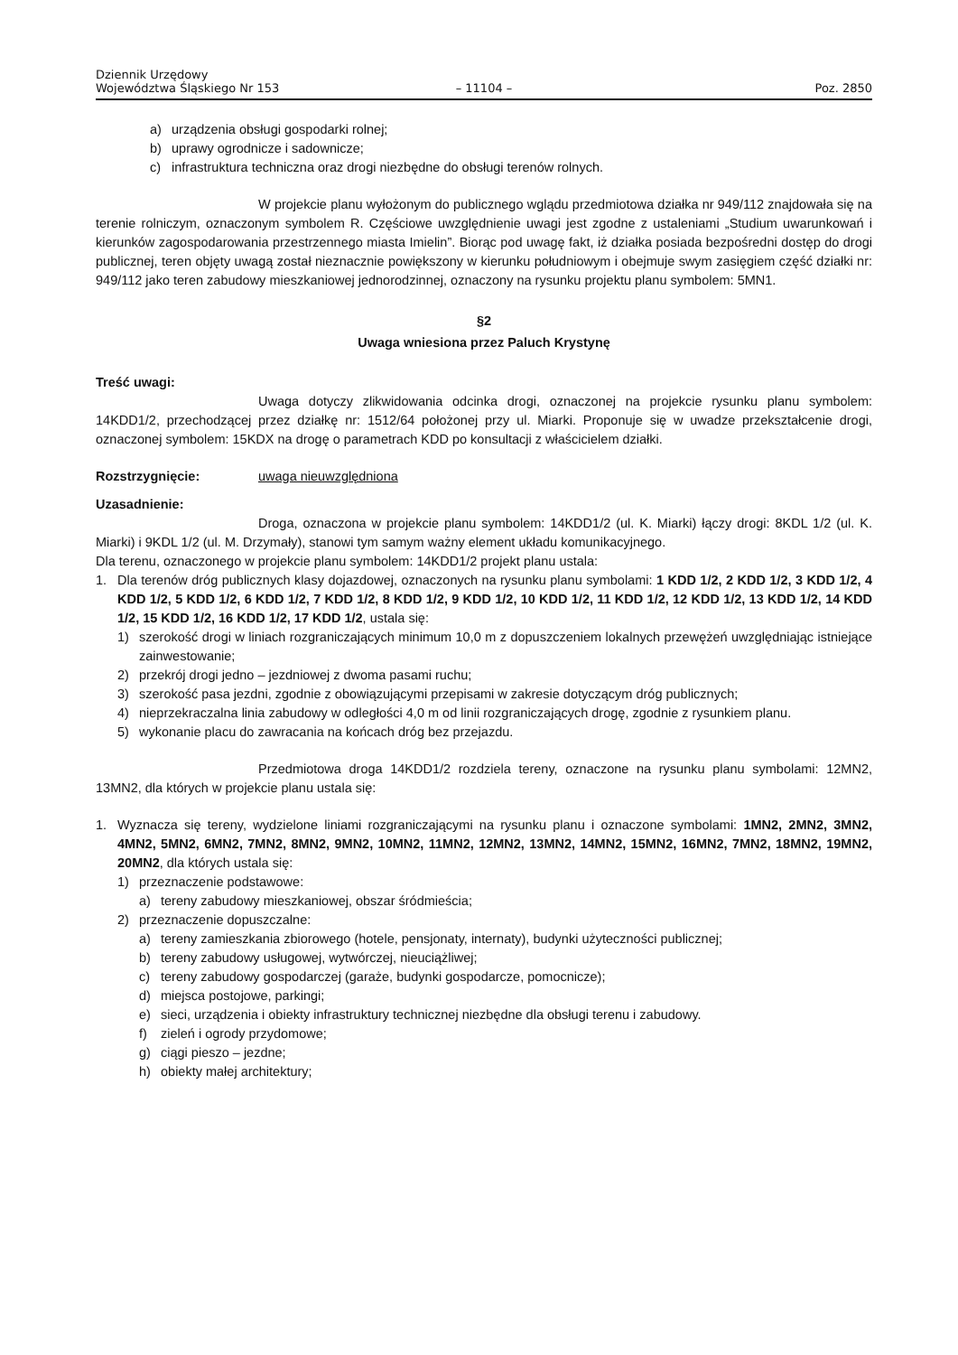Dziennik Urzędowy
Województwa Śląskiego Nr 153
– 11104 –
Poz. 2850
a) urządzenia obsługi gospodarki rolnej;
b) uprawy ogrodnicze i sadownicze;
c) infrastruktura techniczna oraz drogi niezbędne do obsługi terenów rolnych.
W projekcie planu wyłożonym do publicznego wglądu przedmiotowa działka nr 949/112 znajdowała się na terenie rolniczym, oznaczonym symbolem R. Częściowe uwzględnienie uwagi jest zgodne z ustaleniami „Studium uwarunkowań i kierunków zagospodarowania przestrzennego miasta Imielin”. Biorąc pod uwagę fakt, iż działka posiada bezpośredni dostęp do drogi publicznej, teren objęty uwagą został nieznacznie powiększony w kierunku południowym i obejmuje swym zasięgiem część działki nr: 949/112 jako teren zabudowy mieszkaniowej jednorodzinnej, oznaczony na rysunku projektu planu symbolem: 5MN1.
§2
Uwaga wniesiona przez Paluch Krystynę
Treść uwagi:
Uwaga dotyczy zlikwidowania odcinka drogi, oznaczonej na projekcie rysunku planu symbolem: 14KDD1/2, przechodzącej przez działkę nr: 1512/64 położonej przy ul. Miarki. Proponuje się w uwadze przekształcenie drogi, oznaczonej symbolem: 15KDX na drogę o parametrach KDD po konsultacji z właścicielem działki.
Rozstrzygnięcie: uwaga nieuwzględniona
Uzasadnienie:
Droga, oznaczona w projekcie planu symbolem: 14KDD1/2 (ul. K. Miarki) łączy drogi: 8KDL 1/2 (ul. K. Miarki) i 9KDL 1/2 (ul. M. Drzymały), stanowi tym samym ważny element układu komunikacyjnego.
Dla terenu, oznaczonego w projekcie planu symbolem: 14KDD1/2 projekt planu ustala:
1.
Dla terenów dróg publicznych klasy dojazdowej, oznaczonych na rysunku planu symbolami: 1 KDD 1/2, 2 KDD 1/2, 3 KDD 1/2, 4 KDD 1/2, 5 KDD 1/2, 6 KDD 1/2, 7 KDD 1/2, 8 KDD 1/2, 9 KDD 1/2, 10 KDD 1/2, 11 KDD 1/2, 12 KDD 1/2, 13 KDD 1/2, 14 KDD 1/2, 15 KDD 1/2, 16 KDD 1/2, 17 KDD 1/2, ustala się:
1)
szerokość drogi w liniach rozgraniczających minimum 10,0 m z dopuszczeniem lokalnych przewężeń uwzględniając istniejące zainwestowanie;
2)
przekrój drogi jedno – jezdniowej z dwoma pasami ruchu;
3)
szerokość pasa jezdni, zgodnie z obowiązującymi przepisami w zakresie dotyczącym dróg publicznych;
4)
nieprzekraczalna linia zabudowy w odległości 4,0 m od linii rozgraniczających drogę, zgodnie z rysunkiem planu.
5)
wykonanie placu do zawracania na końcach dróg bez przejazdu.
Przedmiotowa droga 14KDD1/2 rozdziela tereny, oznaczone na rysunku planu symbolami: 12MN2, 13MN2, dla których w projekcie planu ustala się:
1.
Wyznacza się tereny, wydzielone liniami rozgraniczającymi na rysunku planu i oznaczone symbolami: 1MN2, 2MN2, 3MN2, 4MN2, 5MN2, 6MN2, 7MN2, 8MN2, 9MN2, 10MN2, 11MN2, 12MN2, 13MN2, 14MN2, 15MN2, 16MN2, 7MN2, 18MN2, 19MN2, 20MN2, dla których ustala się:
1)
przeznaczenie podstawowe:
a)
tereny zabudowy mieszkaniowej, obszar śródmieścia;
2)
przeznaczenie dopuszczalne:
a)
tereny zamieszkania zbiorowego (hotele, pensjonaty, internaty), budynki użyteczności publicznej;
b)
tereny zabudowy usługowej, wytwórczej, nieuciążliwej;
c)
tereny zabudowy gospodarczej (garaże, budynki gospodarcze, pomocnicze);
d)
miejsca postojowe, parkingi;
e)
sieci, urządzenia i obiekty infrastruktury technicznej niezbędne dla obsługi terenu i zabudowy.
f)
zieleń i ogrody przydomowe;
g)
ciągi pieszo – jezdne;
h)
obiekty małej architektury;